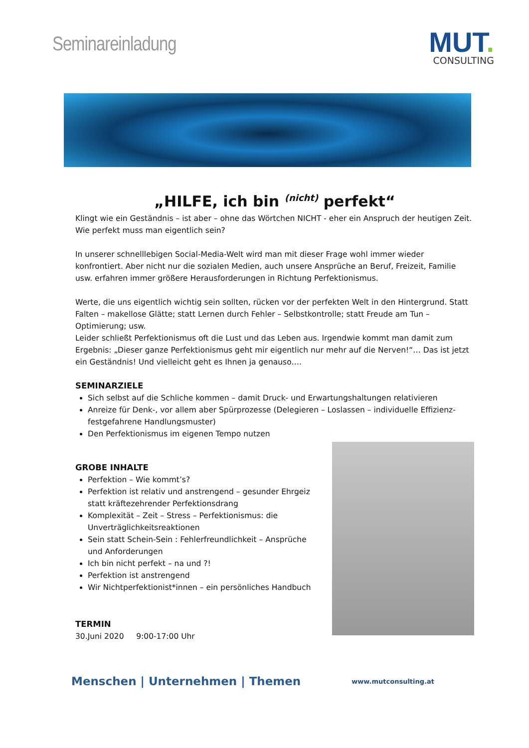Seminareinladung
MUT.
CONSULTING
„HILFE, ich bin <sup>(nicht)</sup> perfekt“
Klingt wie ein Geständnis – ist aber – ohne das Wörtchen NICHT - eher ein Anspruch der heutigen Zeit. Wie perfekt muss man eigentlich sein?
In unserer schnelllebigen Social-Media-Welt wird man mit dieser Frage wohl immer wieder konfrontiert. Aber nicht nur die sozialen Medien, auch unsere Ansprüche an Beruf, Freizeit, Familie usw. erfahren immer größere Herausforderungen in Richtung Perfektionismus.
Werte, die uns eigentlich wichtig sein sollten, rücken vor der perfekten Welt in den Hintergrund. Statt Falten – makellose Glätte; statt Lernen durch Fehler – Selbstkontrolle; statt Freude am Tun – Optimierung; usw.
Leider schließt Perfektionismus oft die Lust und das Leben aus. Irgendwie kommt man damit zum Ergebnis: „Dieser ganze Perfektionismus geht mir eigentlich nur mehr auf die Nerven!“… Das ist jetzt ein Geständnis! Und vielleicht geht es Ihnen ja genauso….
SEMINARZIELE
Sich selbst auf die Schliche kommen – damit Druck- und Erwartungshaltungen relativieren
Anreize für Denk-, vor allem aber Spürprozesse (Delegieren – Loslassen – individuelle Effizienz- festgefahrene Handlungsmuster)
Den Perfektionismus im eigenen Tempo nutzen
GROBE INHALTE
Perfektion – Wie kommt’s?
Perfektion ist relativ und anstrengend – gesunder Ehrgeiz statt kräftezehrender Perfektionsdrang
Komplexität – Zeit – Stress – Perfektionismus: die Unverträglichkeitsreaktionen
Sein statt Schein-Sein : Fehlerfreundlichkeit – Ansprüche und Anforderungen
Ich bin nicht perfekt – na und ?!
Perfektion ist anstrengend
Wir Nichtperfektionist*innen – ein persönliches Handbuch
TERMIN
30.Juni 2020 9:00-17:00 Uhr
Menschen | Unternehmen | Themen
www.mutconsulting.at